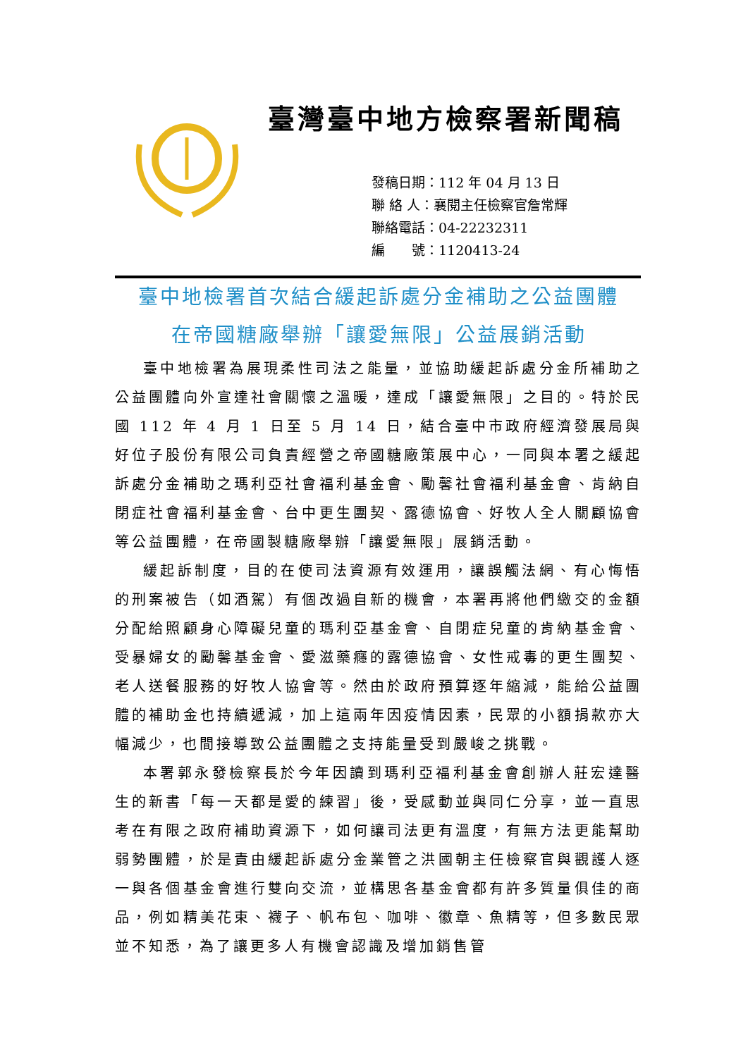臺灣臺中地方檢察署新聞稿
發稿日期：112 年 04 月 13 日
聯 絡 人：襄閱主任檢察官詹常輝
聯絡電話：04-22232311
編　　號：1120413-24
臺中地檢署首次結合緩起訴處分金補助之公益團體
在帝國糖廠舉辦「讓愛無限」公益展銷活動
臺中地檢署為展現柔性司法之能量，並協助緩起訴處分金所補助之公益團體向外宣達社會關懷之溫暖，達成「讓愛無限」之目的。特於民國 112 年 4 月 1 日至 5 月 14 日，結合臺中市政府經濟發展局與好位子股份有限公司負責經營之帝國糖廠策展中心，一同與本署之緩起訴處分金補助之瑪利亞社會福利基金會、勵馨社會福利基金會、肯納自閉症社會福利基金會、台中更生團契、露德協會、好牧人全人關顧協會等公益團體，在帝國製糖廠舉辦「讓愛無限」展銷活動。
緩起訴制度，目的在使司法資源有效運用，讓誤觸法網、有心悔悟的刑案被告（如酒駕）有個改過自新的機會，本署再將他們繳交的金額分配給照顧身心障礙兒童的瑪利亞基金會、自閉症兒童的肯納基金會、受暴婦女的勵馨基金會、愛滋藥癮的露德協會、女性戒毒的更生團契、老人送餐服務的好牧人協會等。然由於政府預算逐年縮減，能給公益團體的補助金也持續遞減，加上這兩年因疫情因素，民眾的小額捐款亦大幅減少，也間接導致公益團體之支持能量受到嚴峻之挑戰。
本署郭永發檢察長於今年因讀到瑪利亞福利基金會創辦人莊宏達醫生的新書「每一天都是愛的練習」後，受感動並與同仁分享，並一直思考在有限之政府補助資源下，如何讓司法更有溫度，有無方法更能幫助弱勢團體，於是責由緩起訴處分金業管之洪國朝主任檢察官與觀護人逐一與各個基金會進行雙向交流，並構思各基金會都有許多質量俱佳的商品，例如精美花束、襪子、帆布包、咖啡、徽章、魚精等，但多數民眾並不知悉，為了讓更多人有機會認識及增加銷售管